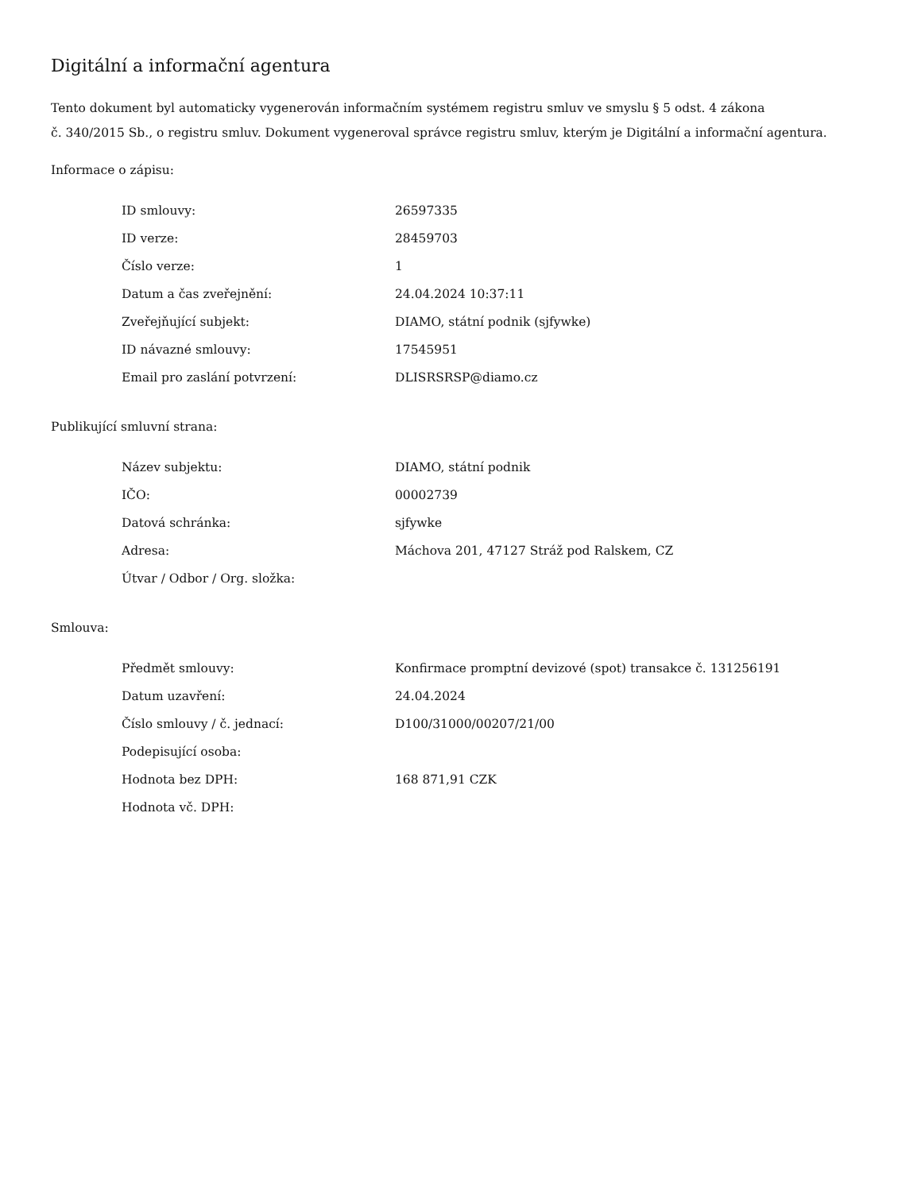Digitální a informační agentura
Tento dokument byl automaticky vygenerován informačním systémem registru smluv ve smyslu § 5 odst. 4 zákona
č. 340/2015 Sb., o registru smluv. Dokument vygeneroval správce registru smluv, kterým je Digitální a informační agentura.
Informace o zápisu:
| ID smlouvy: | 26597335 |
| ID verze: | 28459703 |
| Číslo verze: | 1 |
| Datum a čas zveřejnění: | 24.04.2024 10:37:11 |
| Zveřejňující subjekt: | DIAMO, státní podnik (sjfywke) |
| ID návazné smlouvy: | 17545951 |
| Email pro zaslání potvrzení: | DLISRSRSP@diamo.cz |
Publikující smluvní strana:
| Název subjektu: | DIAMO, státní podnik |
| IČO: | 00002739 |
| Datová schránka: | sjfywke |
| Adresa: | Máchova 201, 47127 Stráž pod Ralskem, CZ |
| Útvar / Odbor / Org. složka: | |
Smlouva:
| Předmět smlouvy: | Konfirmace promptní devizové (spot) transakce č. 131256191 |
| Datum uzavření: | 24.04.2024 |
| Číslo smlouvy / č. jednací: | D100/31000/00207/21/00 |
| Podepisující osoba: | |
| Hodnota bez DPH: | 168 871,91 CZK |
| Hodnota vč. DPH: | |